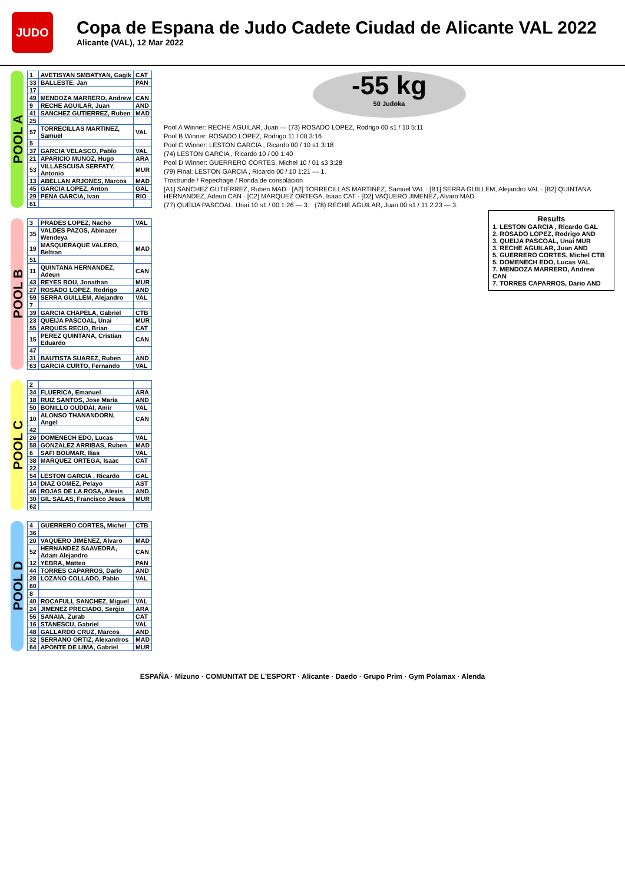JUDO
Copa de Espana de Judo Cadete Ciudad de Alicante VAL 2022
Alicante (VAL), 12 Mar 2022
POOL A
| 1 | AVETISYAN SMBATYAN, Gagik | CAT |
| 33 | BALLESTE, Jan | PAN |
| 17 | | |
| 49 | MENDOZA MARRERO, Andrew | CAN |
| 9 | RECHE AGUILAR, Juan | AND |
| 41 | SANCHEZ GUTIERREZ, Ruben | MAD |
| 25 | | |
| 57 | TORRECILLAS MARTINEZ, Samuel | VAL |
| 5 | | |
| 37 | GARCIA VELASCO, Pablo | VAL |
| 21 | APARICIO MUNOZ, Hugo | ARA |
| 53 | VILLAESCUSA SERFATY, Antonio | MUR |
| 13 | ABELLAN ARJONES, Marcos | MAD |
| 45 | GARCIA LOPEZ, Anton | GAL |
| 29 | PENA GARCIA, Ivan | RIO |
| 61 | | |
POOL B
| 3 | PRADES LOPEZ, Nacho | VAL |
| 35 | VALDES PAZOS, Abinazer Wendeya | |
| 19 | MASQUERAQUE VALERO, Beltran | MAD |
| 51 | | |
| 11 | QUINTANA HERNANDEZ, Adeun | CAN |
| 43 | REYES BOU, Jonathan | MUR |
| 27 | ROSADO LOPEZ, Rodrigo | AND |
| 59 | SERRA GUILLEM, Alejandro | VAL |
| 7 | | |
| 39 | GARCIA CHAPELA, Gabriel | CTB |
| 23 | QUEIJA PASCOAL, Unai | MUR |
| 55 | ARQUES RECIO, Brian | CAT |
| 15 | PEREZ QUINTANA, Cristian Eduardo | CAN |
| 47 | | |
| 31 | BAUTISTA SUAREZ, Ruben | AND |
| 63 | GARCIA CURTO, Fernando | VAL |
POOL C
| 2 | | |
| 34 | FLUERICA, Emanuel | ARA |
| 18 | RUIZ SANTOS, Jose Maria | AND |
| 50 | BONILLO OUDDAI, Amir | VAL |
| 10 | ALONSO THANANDORN, Angel | CAN |
| 42 | | |
| 26 | DOMENECH EDO, Lucas | VAL |
| 58 | GONZALEZ ARRIBAS, Ruben | MAD |
| 6 | SAFI BOUMAR, Ilias | VAL |
| 38 | MARQUEZ ORTEGA, Isaac | CAT |
| 22 | | |
| 54 | LESTON GARCIA , Ricardo | GAL |
| 14 | DIAZ GOMEZ, Pelayo | AST |
| 46 | ROJAS DE LA ROSA, Alexis | AND |
| 30 | GIL SALAS, Francisco Jesus | MUR |
| 62 | | |
POOL D
| 4 | GUERRERO CORTES, Michel | CTB |
| 36 | | |
| 20 | VAQUERO JIMENEZ, Alvaro | MAD |
| 52 | HERNANDEZ SAAVEDRA, Adam Alejandro | CAN |
| 12 | YEBRA, Matteo | PAN |
| 44 | TORRES CAPARROS, Dario | AND |
| 28 | LOZANO COLLADO, Pablo | VAL |
| 60 | | |
| 8 | | |
| 40 | ROCAFULL SANCHEZ, Miguel | VAL |
| 24 | JIMENEZ PRECIADO, Sergio | ARA |
| 56 | SANAIA, Zurab | CAT |
| 16 | STANESCU, Gabriel | VAL |
| 48 | GALLARDO CRUZ, Marcos | AND |
| 32 | SERRANO ORTIZ, Alexandros | MAD |
| 64 | APONTE DE LIMA, Gabriel | MUR |
-55 kg
50 Judoka
Pool A Winner: RECHE AGUILAR, Juan — (73) ROSADO LOPEZ, Rodrigo 00 s1 / 10 5:11
Pool B Winner: ROSADO LOPEZ, Rodrigo 11 / 00 3:16
Pool C Winner: LESTON GARCIA , Ricardo 00 / 10 s1 3:18
(74) LESTON GARCIA , Ricardo 10 / 00 1:40
Pool D Winner: GUERRERO CORTES, Michel 10 / 01 s3 3:28
(79) Final: LESTON GARCIA , Ricardo 00 / 10 1:21 — 1.
Trostrunde / Repechage / Ronda de consolación
[A1] SANCHEZ GUTIERREZ, Ruben MAD · [A2] TORRECILLAS MARTINEZ, Samuel VAL · [B1] SERRA GUILLEM, Alejandro VAL · [B2] QUINTANA HERNANDEZ, Adeun CAN · [C2] MARQUEZ ORTEGA, Isaac CAT · [D2] VAQUERO JIMENEZ, Alvaro MAD
(77) QUEIJA PASCOAL, Unai 10 s1 / 00 1:26 — 3. (78) RECHE AGUILAR, Juan 00 s1 / 11 2:23 — 3.
Results
1. LESTON GARCIA , Ricardo GAL
2. ROSADO LOPEZ, Rodrigo AND
3. QUEIJA PASCOAL, Unai MUR
3. RECHE AGUILAR, Juan AND
5. GUERRERO CORTES, Michel CTB
5. DOMENECH EDO, Lucas VAL
7. MENDOZA MARRERO, Andrew CAN
7. TORRES CAPARROS, Dario AND
ESPAÑA · Mizuno · COMUNITAT DE L'ESPORT · Alicante · Daedo · Grupo Prim · Gym Polamax · Alenda